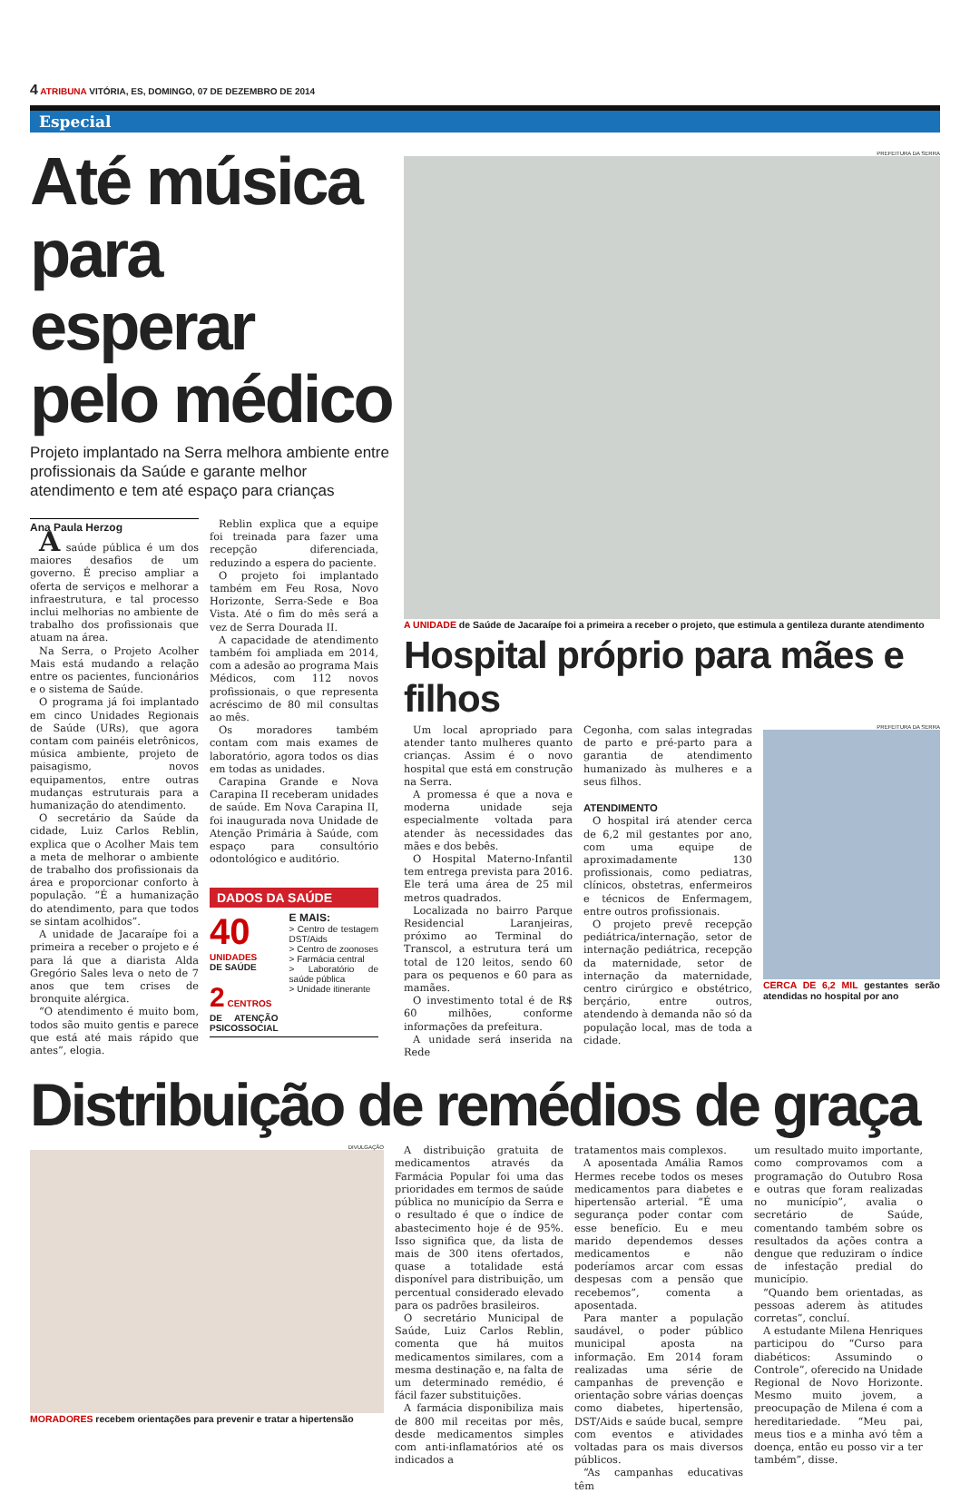4 ATRIBUNA VITÓRIA, ES, DOMINGO, 07 DE DEZEMBRO DE 2014
Especial
Até música para esperar pelo médico
Projeto implantado na Serra melhora ambiente entre profissionais da Saúde e garante melhor atendimento e tem até espaço para crianças
Ana Paula Herzog
A saúde pública é um dos maiores desafios de um governo. É preciso ampliar a oferta de serviços e melhorar a infraestrutura, e tal processo inclui melhorias no ambiente de trabalho dos profissionais que atuam na área.
Na Serra, o Projeto Acolher Mais está mudando a relação entre os pacientes, funcionários e o sistema de Saúde.
O programa já foi implantado em cinco Unidades Regionais de Saúde (URs), que agora contam com painéis eletrônicos, música ambiente, projeto de paisagismo, novos equipamentos, entre outras mudanças estruturais para a humanização do atendimento.
O secretário da Saúde da cidade, Luiz Carlos Reblin, explica que o Acolher Mais tem a meta de melhorar o ambiente de trabalho dos profissionais da área e proporcionar conforto à população. “É a humanização do atendimento, para que todos se sintam acolhidos”.
A unidade de Jacaraípe foi a primeira a receber o projeto e é para lá que a diarista Alda Gregório Sales leva o neto de 7 anos que tem crises de bronquite alérgica.
“O atendimento é muito bom, todos são muito gentis e parece que está até mais rápido que antes”, elogia.
Reblin explica que a equipe foi treinada para fazer uma recepção diferenciada, reduzindo a espera do paciente.
O projeto foi implantado também em Feu Rosa, Novo Horizonte, Serra-Sede e Boa Vista. Até o fim do mês será a vez de Serra Dourada II.
A capacidade de atendimento também foi ampliada em 2014, com a adesão ao programa Mais Médicos, com 112 novos profissionais, o que representa acréscimo de 80 mil consultas ao mês.
Os moradores também contam com mais exames de laboratório, agora todos os dias em todas as unidades.
Carapina Grande e Nova Carapina II receberam unidades de saúde. Em Nova Carapina II, foi inaugurada nova Unidade de Atenção Primária à Saúde, com espaço para consultório odontológico e auditório.
DADOS DA SAÚDE
40
UNIDADES
DE SAÚDE
2 CENTROS
DE ATENÇÃO PSICOSSOCIAL
E MAIS:
> Centro de testagem DST/Aids
> Centro de zoonoses
> Farmácia central
> Laboratório de saúde pública
> Unidade itinerante
PREFEITURA DA SERRA
A UNIDADE de Saúde de Jacaraípe foi a primeira a receber o projeto, que estimula a gentileza durante atendimento
Hospital próprio para mães e filhos
Um local apropriado para atender tanto mulheres quanto crianças. Assim é o novo hospital que está em construção na Serra.
A promessa é que a nova e moderna unidade seja especialmente voltada para atender às necessidades das mães e dos bebês.
O Hospital Materno-Infantil tem entrega prevista para 2016. Ele terá uma área de 25 mil metros quadrados.
Localizada no bairro Parque Residencial Laranjeiras, próximo ao Terminal do Transcol, a estrutura terá um total de 120 leitos, sendo 60 para os pequenos e 60 para as mamães.
O investimento total é de R$ 60 milhões, conforme informações da prefeitura.
A unidade será inserida na Rede
Cegonha, com salas integradas de parto e pré-parto para a garantia de atendimento humanizado às mulheres e a seus filhos.
ATENDIMENTO
O hospital irá atender cerca de 6,2 mil gestantes por ano, com uma equipe de aproximadamente 130 profissionais, como pediatras, clínicos, obstetras, enfermeiros e técnicos de Enfermagem, entre outros profissionais.
O projeto prevê recepção pediátrica/internação, setor de internação pediátrica, recepção da maternidade, setor de internação da maternidade, centro cirúrgico e obstétrico, berçário, entre outros, atendendo à demanda não só da população local, mas de toda a cidade.
PREFEITURA DA SERRA
CERCA DE 6,2 MIL gestantes serão atendidas no hospital por ano
Distribuição de remédios de graça
DIVULGAÇÃO
MORADORES recebem orientações para prevenir e tratar a hipertensão
A distribuição gratuita de medicamentos através da Farmácia Popular foi uma das prioridades em termos de saúde pública no município da Serra e o resultado é que o índice de abastecimento hoje é de 95%. Isso significa que, da lista de mais de 300 itens ofertados, quase a totalidade está disponível para distribuição, um percentual considerado elevado para os padrões brasileiros.
O secretário Municipal de Saúde, Luiz Carlos Reblin, comenta que há muitos medicamentos similares, com a mesma destinação e, na falta de um determinado remédio, é fácil fazer substituições.
A farmácia disponibiliza mais de 800 mil receitas por mês, desde medicamentos simples com anti-inflamatórios até os indicados a
tratamentos mais complexos.
A aposentada Amália Ramos Hermes recebe todos os meses medicamentos para diabetes e hipertensão arterial. “É uma segurança poder contar com esse benefício. Eu e meu marido dependemos desses medicamentos e não poderíamos arcar com essas despesas com a pensão que recebemos”, comenta a aposentada.
Para manter a população saudável, o poder público municipal aposta na informação. Em 2014 foram realizadas uma série de campanhas de prevenção e orientação sobre várias doenças como diabetes, hipertensão, DST/Aids e saúde bucal, sempre com eventos e atividades voltadas para os mais diversos públicos.
“As campanhas educativas têm
um resultado muito importante, como comprovamos com a programação do Outubro Rosa e outras que foram realizadas no município”, avalia o secretário de Saúde, comentando também sobre os resultados da ações contra a dengue que reduziram o índice de infestação predial do município.
“Quando bem orientadas, as pessoas aderem às atitudes corretas”, concluí.
A estudante Milena Henriques participou do “Curso para diabéticos: Assumindo o Controle”, oferecido na Unidade Regional de Novo Horizonte. Mesmo muito jovem, a preocupação de Milena é com a hereditariedade. “Meu pai, meus tios e a minha avó têm a doença, então eu posso vir a ter também”, disse.